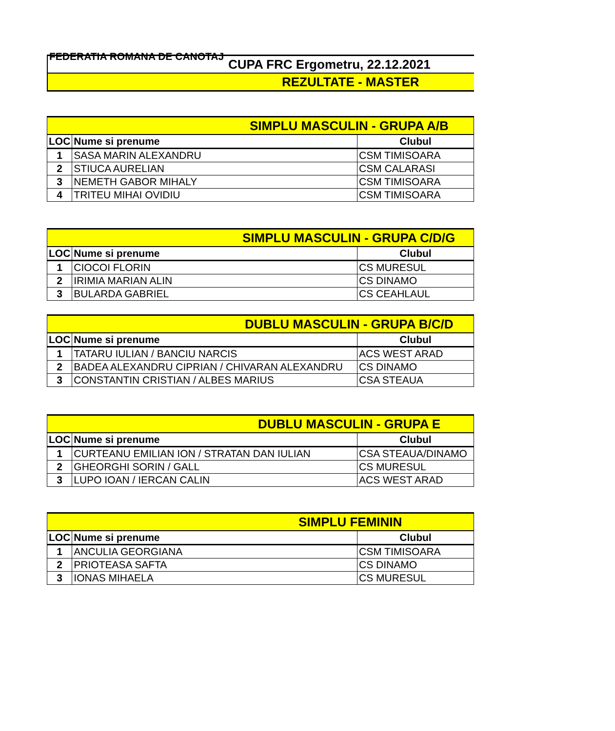FEDERATIA ROMANA DE CANOTAJ
CUPA FRC Ergometru, 22.12.2021
REZULTATE - MASTER
| SIMPLU MASCULIN - GRUPA A/B | | |
| LOC | Nume si prenume | Clubul |
| 1 | SASA MARIN ALEXANDRU | CSM TIMISOARA |
| 2 | STIUCA AURELIAN | CSM CALARASI |
| 3 | NEMETH GABOR MIHALY | CSM TIMISOARA |
| 4 | TRITEU MIHAI OVIDIU | CSM TIMISOARA |
| SIMPLU MASCULIN - GRUPA C/D/G | | |
| LOC | Nume si prenume | Clubul |
| 1 | CIOCOI FLORIN | CS MURESUL |
| 2 | IRIMIA MARIAN ALIN | CS DINAMO |
| 3 | BULARDA GABRIEL | CS CEAHLAUL |
| DUBLU MASCULIN - GRUPA B/C/D | | |
| LOC | Nume si prenume | Clubul |
| 1 | TATARU IULIAN / BANCIU NARCIS | ACS WEST ARAD |
| 2 | BADEA ALEXANDRU CIPRIAN / CHIVARAN ALEXANDRU | CS DINAMO |
| 3 | CONSTANTIN CRISTIAN / ALBES MARIUS | CSA STEAUA |
| DUBLU MASCULIN - GRUPA E | | |
| LOC | Nume si prenume | Clubul |
| 1 | CURTEANU EMILIAN ION / STRATAN DAN IULIAN | CSA STEAUA/DINAMO |
| 2 | GHEORGHI SORIN / GALL | CS MURESUL |
| 3 | LUPO IOAN / IERCAN CALIN | ACS WEST ARAD |
| SIMPLU FEMININ | | |
| LOC | Nume si prenume | Clubul |
| 1 | ANCULIA GEORGIANA | CSM TIMISOARA |
| 2 | PRIOTEASA SAFTA | CS DINAMO |
| 3 | IONAS MIHAELA | CS MURESUL |